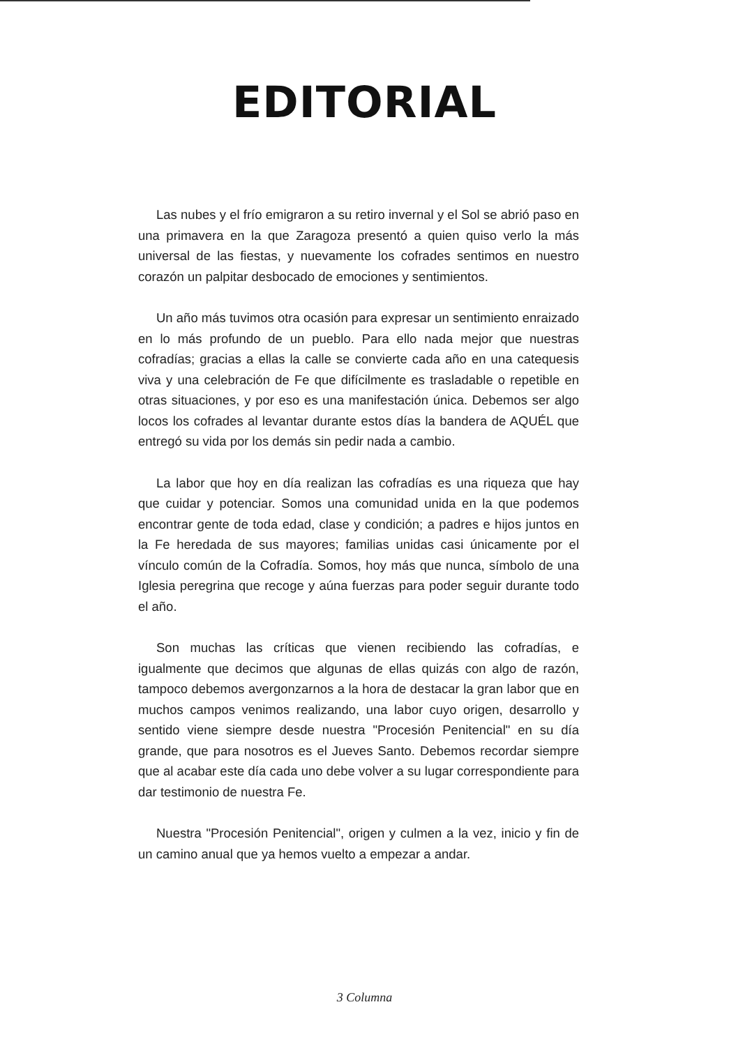EDITORIAL
Las nubes y el frío emigraron a su retiro invernal y el Sol se abrió paso en una primavera en la que Zaragoza presentó a quien quiso verlo la más universal de las fiestas, y nuevamente los cofrades sentimos en nuestro corazón un palpitar desbocado de emociones y sentimientos.
Un año más tuvimos otra ocasión para expresar un sentimiento enraizado en lo más profundo de un pueblo. Para ello nada mejor que nuestras cofradías; gracias a ellas la calle se convierte cada año en una catequesis viva y una celebración de Fe que difícilmente es trasladable o repetible en otras situaciones, y por eso es una manifestación única. Debemos ser algo locos los cofrades al levantar durante estos días la bandera de AQUÉL que entregó su vida por los demás sin pedir nada a cambio.
La labor que hoy en día realizan las cofradías es una riqueza que hay que cuidar y potenciar. Somos una comunidad unida en la que podemos encontrar gente de toda edad, clase y condición; a padres e hijos juntos en la Fe heredada de sus mayores; familias unidas casi únicamente por el vínculo común de la Cofradía. Somos, hoy más que nunca, símbolo de una Iglesia peregrina que recoge y aúna fuerzas para poder seguir durante todo el año.
Son muchas las críticas que vienen recibiendo las cofradías, e igualmente que decimos que algunas de ellas quizás con algo de razón, tampoco debemos avergonzarnos a la hora de destacar la gran labor que en muchos campos venimos realizando, una labor cuyo origen, desarrollo y sentido viene siempre desde nuestra "Procesión Penitencial" en su día grande, que para nosotros es el Jueves Santo. Debemos recordar siempre que al acabar este día cada uno debe volver a su lugar correspondiente para dar testimonio de nuestra Fe.
Nuestra "Procesión Penitencial", origen y culmen a la vez, inicio y fin de un camino anual que ya hemos vuelto a empezar a andar.
3 Columna